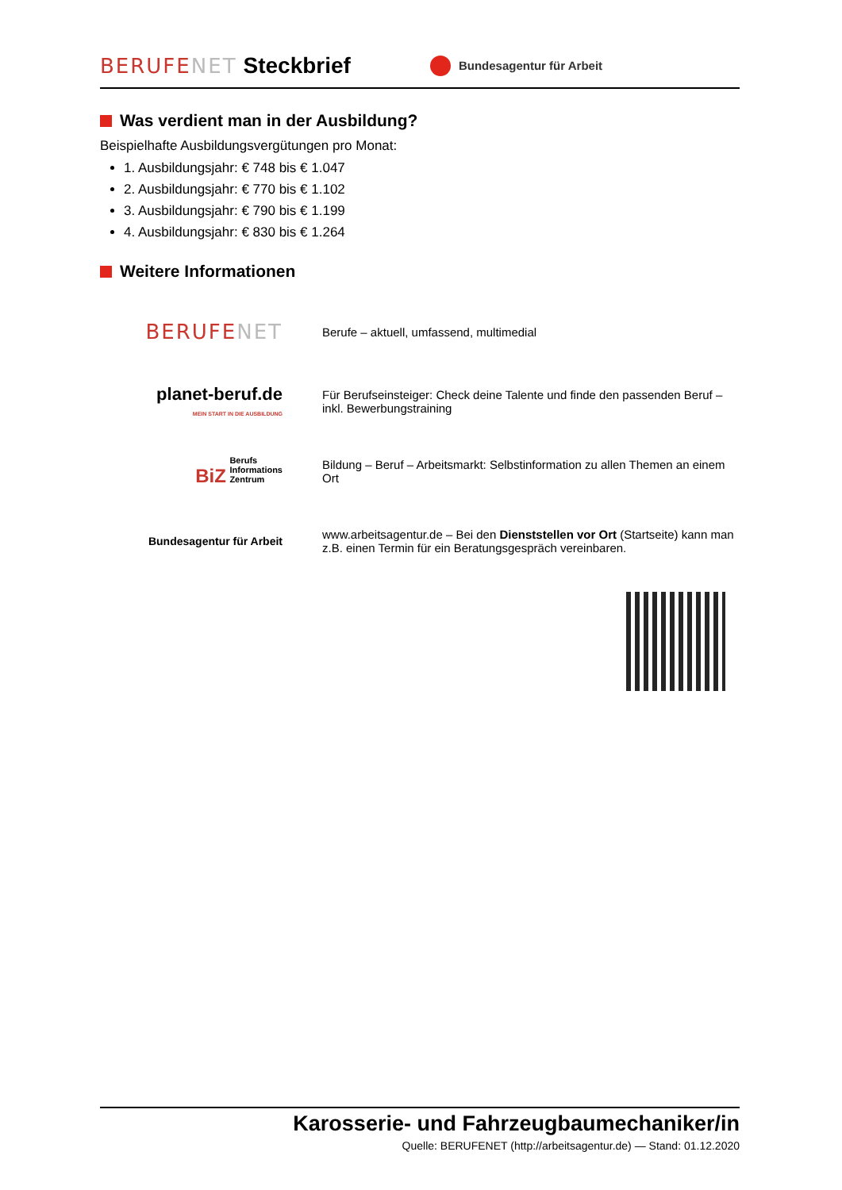BERUFENET Steckbrief Bundesagentur für Arbeit
Was verdient man in der Ausbildung?
Beispielhafte Ausbildungsvergütungen pro Monat:
1. Ausbildungsjahr: € 748 bis € 1.047
2. Ausbildungsjahr: € 770 bis € 1.102
3. Ausbildungsjahr: € 790 bis € 1.199
4. Ausbildungsjahr: € 830 bis € 1.264
Weitere Informationen
BERUFENET
Berufe – aktuell, umfassend, multimedial
planet-beruf.de
MEIN START IN DIE AUSBILDUNG
Für Berufseinsteiger: Check deine Talente und finde den passenden Beruf – inkl. Bewerbungstraining
BiZ Berufs
Informations
Zentrum
Bildung – Beruf – Arbeitsmarkt: Selbstinformation zu allen Themen an einem Ort
Bundesagentur für Arbeit
www.arbeitsagentur.de – Bei den Dienststellen vor Ort (Startseite) kann man z.B. einen Termin für ein Beratungsgespräch vereinbaren.
Karosserie- und Fahrzeugbaumechaniker/in
Quelle: BERUFENET (http://arbeitsagentur.de) — Stand: 01.12.2020